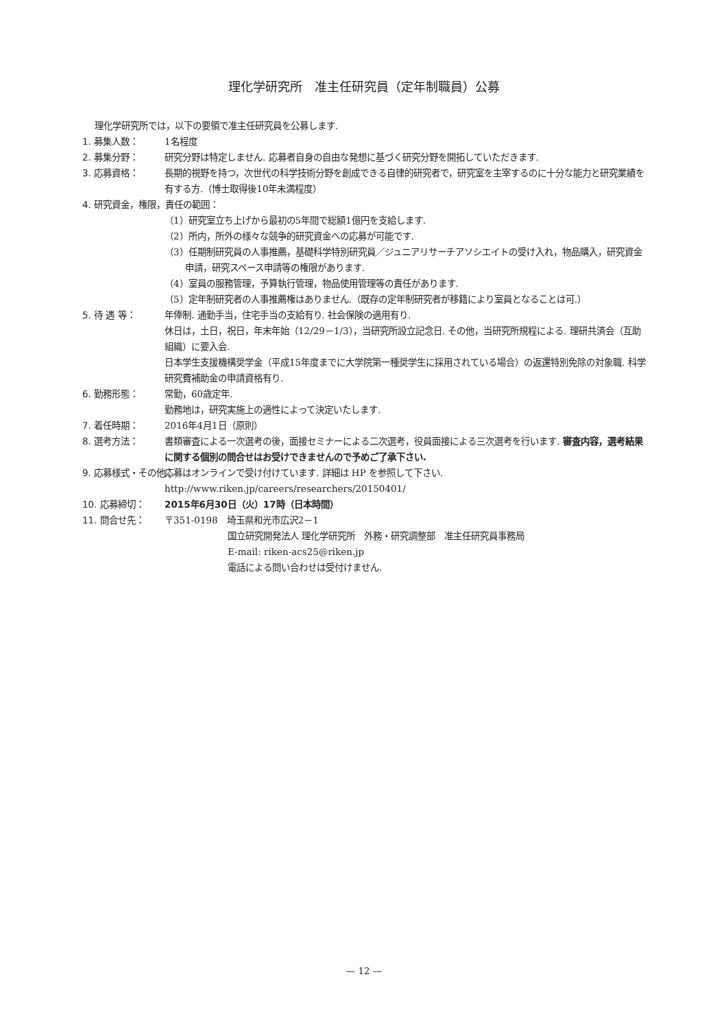理化学研究所　准主任研究員（定年制職員）公募
理化学研究所では，以下の要領で准主任研究員を公募します.
1. 募集人数： 1名程度
2. 募集分野： 研究分野は特定しません. 応募者自身の自由な発想に基づく研究分野を開拓していただきます.
3. 応募資格： 長期的視野を持つ，次世代の科学技術分野を創成できる自律的研究者で，研究室を主宰するのに十分な能力と研究業績を有する方.（博士取得後10年未満程度）
4. 研究資金，権限，責任の範囲：
（1）研究室立ち上げから最初の5年間で総額1億円を支給します.
（2）所内，所外の様々な競争的研究資金への応募が可能です.
（3）任期制研究員の人事推薦，基礎科学特別研究員／ジュニアリサーチアソシエイトの受け入れ，物品購入，研究資金申請，研究スペース申請等の権限があります.
（4）室員の服務管理，予算執行管理，物品使用管理等の責任があります.
（5）定年制研究者の人事推薦権はありません.（既存の定年制研究者が移籍により室員となることは可.）
5. 待 遇 等： 年俸制. 通勤手当，住宅手当の支給有り. 社会保険の適用有り.
休日は，土日，祝日，年末年始（12/29－1/3），当研究所設立記念日. その他，当研究所規程による. 理研共済会（互助組織）に要入会.
日本学生支援機構奨学金（平成15年度までに大学院第一種奨学生に採用されている場合）の返還特別免除の対象職. 科学研究費補助金の申請資格有り.
6. 勤務形態： 常勤，60歳定年.
勤務地は，研究実施上の適性によって決定いたします.
7. 着任時期： 2016年4月1日（原則）
8. 選考方法： 書類審査による一次選考の後，面接セミナーによる二次選考，役員面接による三次選考を行います. 審査内容，選考結果に関する個別の問合せはお受けできませんので予めご了承下さい.
9. 応募様式・その他： 応募はオンラインで受け付けています. 詳細は HP を参照して下さい.
http://www.riken.jp/careers/researchers/20150401/
10. 応募締切： 2015年6月30日（火）17時（日本時間）
11. 問合せ先： 〒351-0198　埼玉県和光市広沢2－1
国立研究開発法人 理化学研究所　外務・研究調整部　准主任研究員事務局
E-mail: riken-acs25@riken.jp
電話による問い合わせは受付けません.
— 12 —